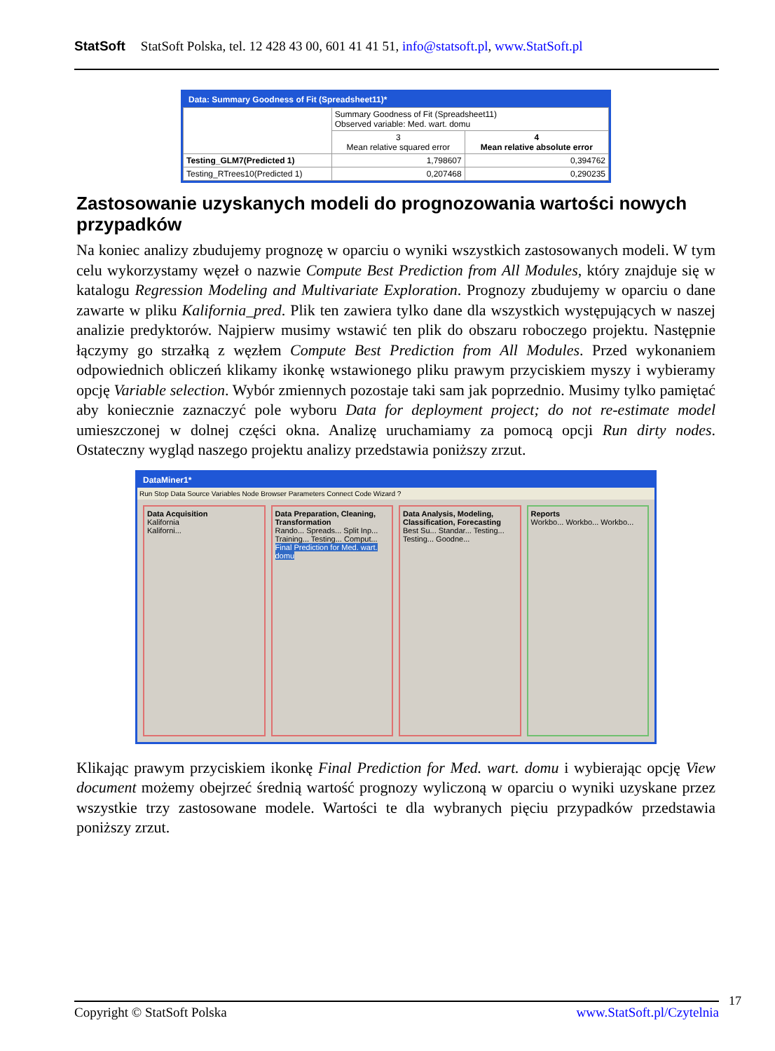StatSoft StatSoft Polska, tel. 12 428 43 00, 601 41 41 51, info@statsoft.pl, www.StatSoft.pl
Data: Summary Goodness of Fit (Spreadsheet11)*
| | Summary Goodness of Fit (Spreadsheet11) Observed variable: Med. wart. domu | |
| --- | --- | --- |
| | 3 Mean relative squared error | 4 Mean relative absolute error |
| Testing_GLM7(Predicted 1) | 1,798607 | 0,394762 |
| Testing_RTrees10(Predicted 1) | 0,207468 | 0,290235 |
Zastosowanie uzyskanych modeli do prognozowania wartości nowych przypadków
Na koniec analizy zbudujemy prognozę w oparciu o wyniki wszystkich zastosowanych modeli. W tym celu wykorzystamy węzeł o nazwie Compute Best Prediction from All Modules, który znajduje się w katalogu Regression Modeling and Multivariate Exploration. Prognozy zbudujemy w oparciu o dane zawarte w pliku Kalifornia_pred. Plik ten zawiera tylko dane dla wszystkich występujących w naszej analizie predyktorów. Najpierw musimy wstawić ten plik do obszaru roboczego projektu. Następnie łączymy go strzałką z węzłem Compute Best Prediction from All Modules. Przed wykonaniem odpowiednich obliczeń klikamy ikonkę wstawionego pliku prawym przyciskiem myszy i wybieramy opcję Variable selection. Wybór zmiennych pozostaje taki sam jak poprzednio. Musimy tylko pamiętać aby koniecznie zaznaczyć pole wyboru Data for deployment project; do not re-estimate model umieszczonej w dolnej części okna. Analizę uruchamiamy za pomocą opcji Run dirty nodes. Ostateczny wygląd naszego projektu analizy przedstawia poniższy zrzut.
DataMiner1*
Run Stop Data Source Variables Node Browser Parameters Connect Code Wizard ?
Data Acquisition
Kalifornia
Kaliforni...
Data Preparation, Cleaning, Transformation
Rando... Spreads... Split Inp... Training... Testing... Comput... Final Prediction for Med. wart. domu
Data Analysis, Modeling, Classification, Forecasting
Best Su... Standar... Testing... Testing... Goodne...
Reports
Workbo... Workbo... Workbo...
Klikając prawym przyciskiem ikonkę Final Prediction for Med. wart. domu i wybierając opcję View document możemy obejrzeć średnią wartość prognozy wyliczoną w oparciu o wyniki uzyskane przez wszystkie trzy zastosowane modele. Wartości te dla wybranych pięciu przypadków przedstawia poniższy zrzut.
Copyright © StatSoft Polska www.StatSoft.pl/Czytelnia 17